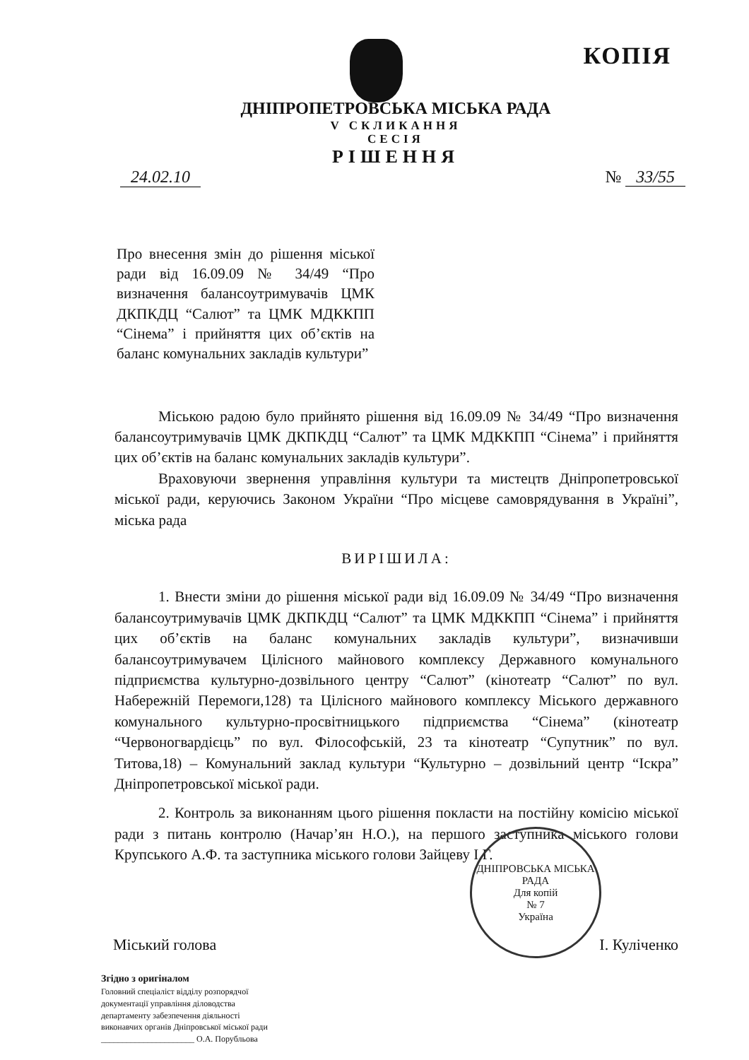КОПІЯ
ДНІПРОПЕТРОВСЬКА МІСЬКА РАДА
V СКЛИКАННЯ
СЕСІЯ
РІШЕННЯ
24.02.10 № 33/55
Про внесення змін до рішення міської ради від 16.09.09 № 34/49 “Про визначення балансоутримувачів ЦМК ДКПКДЦ “Салют” та ЦМК МДККПП “Сінема” і прийняття цих об’єктів на баланс комунальних закладів культури”
Міською радою було прийнято рішення від 16.09.09 № 34/49 “Про визначення балансоутримувачів ЦМК ДКПКДЦ “Салют” та ЦМК МДККПП “Сінема” і прийняття цих об’єктів на баланс комунальних закладів культури”.
Враховуючи звернення управління культури та мистецтв Дніпропетровської міської ради, керуючись Законом України “Про місцеве самоврядування в Україні”, міська рада
ВИРІШИЛА:
1. Внести зміни до рішення міської ради від 16.09.09 № 34/49 “Про визначення балансоутримувачів ЦМК ДКПКДЦ “Салют” та ЦМК МДККПП “Сінема” і прийняття цих об’єктів на баланс комунальних закладів культури”, визначивши балансоутримувачем Цілісного майнового комплексу Державного комунального підприємства культурно-дозвільного центру “Салют” (кінотеатр “Салют” по вул. Набережній Перемоги,128) та Цілісного майнового комплексу Міського державного комунального культурно-просвітницького підприємства “Сінема” (кінотеатр “Червоногвардієць” по вул. Філософській, 23 та кінотеатр “Супутник” по вул. Титова,18) – Комунальний заклад культури “Культурно – дозвільний центр “Іскра” Дніпропетровської міської ради.
2. Контроль за виконанням цього рішення покласти на постійну комісію міської ради з питань контролю (Начар’ян Н.О.), на першого заступника міського голови Крупського А.Ф. та заступника міського голови Зайцеву І.Г.
Міський голова І. Куліченко
ДНІПРОВСЬКА МІСЬКА РАДА
Для копій
№ 7
Україна
Згідно з оригіналом
Головний спеціаліст відділу розпорядчої
документації управління діловодства
департаменту забезпечення діяльності
виконавчих органів Дніпровської міської ради
______________________ О.А. Порубльова